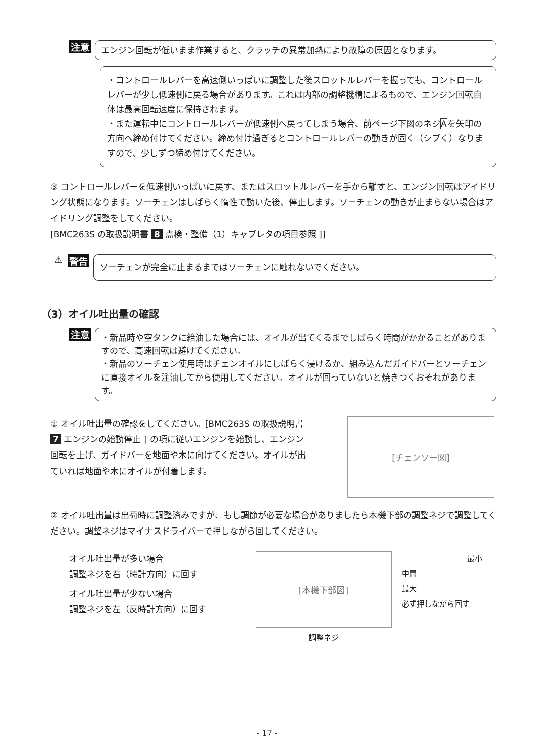注意
エンジン回転が低いまま作業すると、クラッチの異常加熱により故障の原因となります。
・コントロールレバーを高速側いっぱいに調整した後スロットルレバーを握っても、コントロールレバーが少し低速側に戻る場合があります。これは内部の調整機構によるもので、エンジン回転自体は最高回転速度に保持されます。
・また運転中にコントロールレバーが低速側へ戻ってしまう場合、前ページ下図のネジAを矢印の方向へ締め付けてください。締め付け過ぎるとコントロールレバーの動きが固く（シブく）なりますので、少しずつ締め付けてください。
③ コントロールレバーを低速側いっぱいに戻す、またはスロットルレバーを手から離すと、エンジン回転はアイドリング状態になります。ソーチェンはしばらく惰性で動いた後、停止します。ソーチェンの動きが止まらない場合はアイドリング調整をしてください。
[BMC263S の取扱説明書 8 点検・整備（1）キャブレタの項目参照 ]]
⚠ 警告
ソーチェンが完全に止まるまではソーチェンに触れないでください。
（3）オイル吐出量の確認
注意
・新品時や空タンクに給油した場合には、オイルが出てくるまでしばらく時間がかかることがありますので、高速回転は避けてください。
・新品のソーチェン使用時はチェンオイルにしばらく浸けるか、組み込んだガイドバーとソーチェンに直接オイルを注油してから使用してください。オイルが回っていないと焼きつくおそれがあります。
① オイル吐出量の確認をしてください。[BMC263S の取扱説明書 7 エンジンの始動停止 ] の項に従いエンジンを始動し、エンジン回転を上げ、ガイドバーを地面や木に向けてください。オイルが出ていれば地面や木にオイルが付着します。
[チェンソー図]
② オイル吐出量は出荷時に調整済みですが、もし調節が必要な場合がありましたら本機下部の調整ネジで調整してください。調整ネジはマイナスドライバーで押しながら回してください。
オイル吐出量が多い場合
調整ネジを右（時計方向）に回す
オイル吐出量が少ない場合
調整ネジを左（反時計方向）に回す
[本機下部図]
調整ネジ
最小
中間
最大
必ず押しながら回す
- 17 -